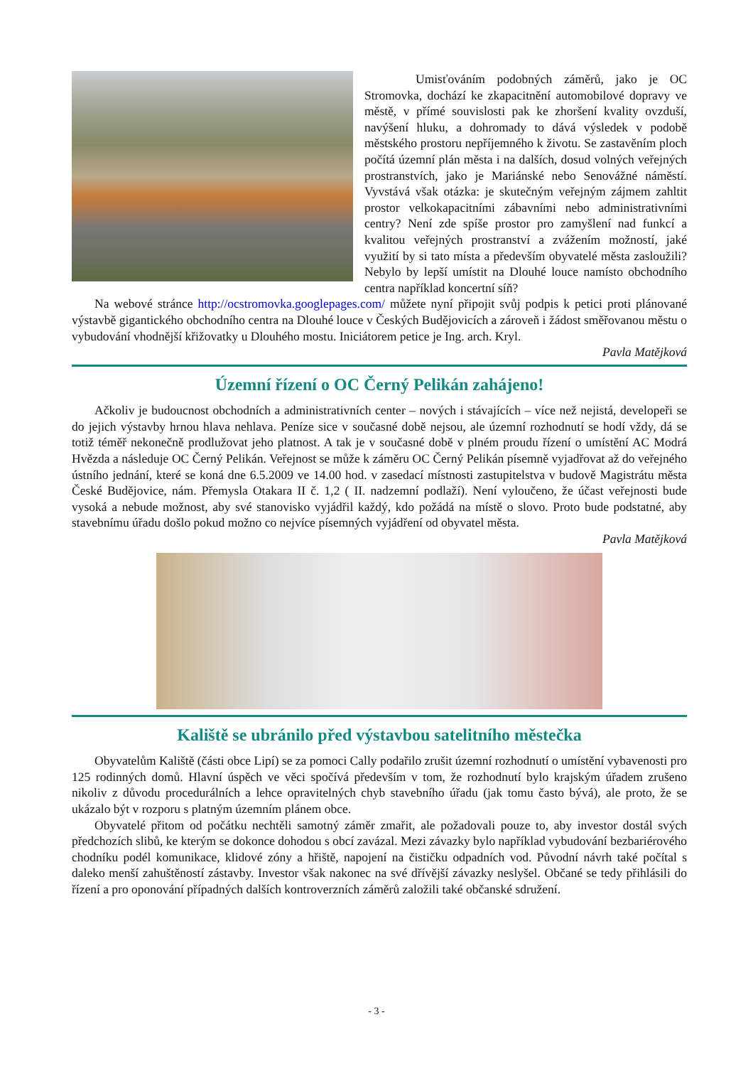Umisťováním podobných záměrů, jako je OC Stromovka, dochází ke zkapacitnění automobilové dopravy ve městě, v přímé souvislosti pak ke zhoršení kvality ovzduší, navýšení hluku, a dohromady to dává výsledek v podobě městského prostoru nepříjemného k životu. Se zastavěním ploch počítá územní plán města i na dalších, dosud volných veřejných prostranstvích, jako je Mariánské nebo Senovážné náměstí. Vyvstává však otázka: je skutečným veřejným zájmem zahltit prostor velkokapacitními zábavními nebo administrativními centry? Není zde spíše prostor pro zamyšlení nad funkcí a kvalitou veřejných prostranství a zvážením možností, jaké využití by si tato místa a především obyvatelé města zasloužili? Nebylo by lepší umístit na Dlouhé louce namísto obchodního centra například koncertní síň?
Na webové stránce http://ocstromovka.googlepages.com/ můžete nyní připojit svůj podpis k petici proti plánované výstavbě gigantického obchodního centra na Dlouhé louce v Českých Budějovicích a zároveň i žádost směřovanou městu o vybudování vhodnější křižovatky u Dlouhého mostu. Iniciátorem petice je Ing. arch. Kryl.
Pavla Matějková
Územní řízení o OC Černý Pelikán zahájeno!
Ačkoliv je budoucnost obchodních a administrativních center – nových i stávajících – více než nejistá, developeři se do jejich výstavby hrnou hlava nehlava. Peníze sice v současné době nejsou, ale územní rozhodnutí se hodí vždy, dá se totiž téměř nekonečně prodlužovat jeho platnost. A tak je v současné době v plném proudu řízení o umístění AC Modrá Hvězda a následuje OC Černý Pelikán. Veřejnost se může k záměru OC Černý Pelikán písemně vyjadřovat až do veřejného ústního jednání, které se koná dne 6.5.2009 ve 14.00 hod. v zasedací místnosti zastupitelstva v budově Magistrátu města České Budějovice, nám. Přemysla Otakara II č. 1,2 ( II. nadzemní podlaží). Není vyloučeno, že účast veřejnosti bude vysoká a nebude možnost, aby své stanovisko vyjádřil každý, kdo požádá na místě o slovo. Proto bude podstatné, aby stavebnímu úřadu došlo pokud možno co nejvíce písemných vyjádření od obyvatel města.
Pavla Matějková
Kaliště se ubránilo před výstavbou satelitního městečka
Obyvatelům Kaliště (části obce Lipí) se za pomoci Cally podařilo zrušit územní rozhodnutí o umístění vybavenosti pro 125 rodinných domů. Hlavní úspěch ve věci spočívá především v tom, že rozhodnutí bylo krajským úřadem zrušeno nikoliv z důvodu procedurálních a lehce opravitelných chyb stavebního úřadu (jak tomu často bývá), ale proto, že se ukázalo být v rozporu s platným územním plánem obce.
Obyvatelé přitom od počátku nechtěli samotný záměr zmařit, ale požadovali pouze to, aby investor dostál svých předchozích slibů, ke kterým se dokonce dohodou s obcí zavázal. Mezi závazky bylo například vybudování bezbariérového chodníku podél komunikace, klidové zóny a hřiště, napojení na čističku odpadních vod. Původní návrh také počítal s daleko menší zahuštěností zástavby. Investor však nakonec na své dřívější závazky neslyšel. Občané se tedy přihlásili do řízení a pro oponování případných dalších kontroverzních záměrů založili také občanské sdružení.
- 3 -